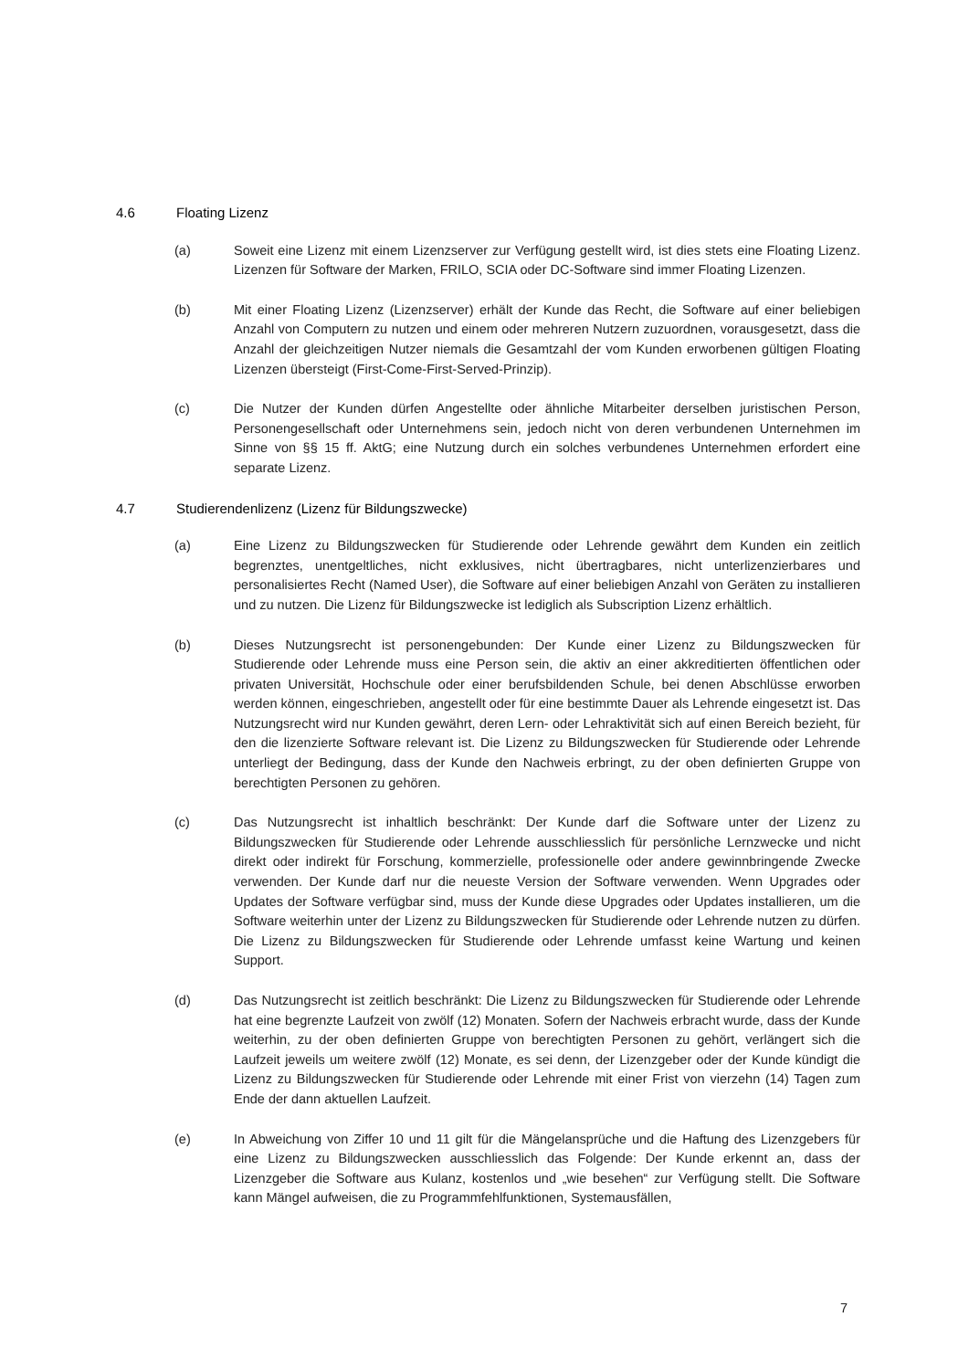4.6 Floating Lizenz
(a) Soweit eine Lizenz mit einem Lizenzserver zur Verfügung gestellt wird, ist dies stets eine Floating Lizenz. Lizenzen für Software der Marken, FRILO, SCIA oder DC-Software sind immer Floating Lizenzen.
(b) Mit einer Floating Lizenz (Lizenzserver) erhält der Kunde das Recht, die Software auf einer beliebigen Anzahl von Computern zu nutzen und einem oder mehreren Nutzern zuzuordnen, vorausgesetzt, dass die Anzahl der gleichzeitigen Nutzer niemals die Gesamtzahl der vom Kunden erworbenen gültigen Floating Lizenzen übersteigt (First-Come-First-Served-Prinzip).
(c) Die Nutzer der Kunden dürfen Angestellte oder ähnliche Mitarbeiter derselben juristischen Person, Personengesellschaft oder Unternehmens sein, jedoch nicht von deren verbundenen Unternehmen im Sinne von §§ 15 ff. AktG; eine Nutzung durch ein solches verbundenes Unternehmen erfordert eine separate Lizenz.
4.7 Studierendenlizenz (Lizenz für Bildungszwecke)
(a) Eine Lizenz zu Bildungszwecken für Studierende oder Lehrende gewährt dem Kunden ein zeitlich begrenztes, unentgeltliches, nicht exklusives, nicht übertragbares, nicht unterlizenzierbares und personalisiertes Recht (Named User), die Software auf einer beliebigen Anzahl von Geräten zu installieren und zu nutzen. Die Lizenz für Bildungszwecke ist lediglich als Subscription Lizenz erhältlich.
(b) Dieses Nutzungsrecht ist personengebunden: Der Kunde einer Lizenz zu Bildungszwecken für Studierende oder Lehrende muss eine Person sein, die aktiv an einer akkreditierten öffentlichen oder privaten Universität, Hochschule oder einer berufsbildenden Schule, bei denen Abschlüsse erworben werden können, eingeschrieben, angestellt oder für eine bestimmte Dauer als Lehrende eingesetzt ist. Das Nutzungsrecht wird nur Kunden gewährt, deren Lern- oder Lehraktivität sich auf einen Bereich bezieht, für den die lizenzierte Software relevant ist. Die Lizenz zu Bildungszwecken für Studierende oder Lehrende unterliegt der Bedingung, dass der Kunde den Nachweis erbringt, zu der oben definierten Gruppe von berechtigten Personen zu gehören.
(c) Das Nutzungsrecht ist inhaltlich beschränkt: Der Kunde darf die Software unter der Lizenz zu Bildungszwecken für Studierende oder Lehrende ausschliesslich für persönliche Lernzwecke und nicht direkt oder indirekt für Forschung, kommerzielle, professionelle oder andere gewinnbringende Zwecke verwenden. Der Kunde darf nur die neueste Version der Software verwenden. Wenn Upgrades oder Updates der Software verfügbar sind, muss der Kunde diese Upgrades oder Updates installieren, um die Software weiterhin unter der Lizenz zu Bildungszwecken für Studierende oder Lehrende nutzen zu dürfen. Die Lizenz zu Bildungszwecken für Studierende oder Lehrende umfasst keine Wartung und keinen Support.
(d) Das Nutzungsrecht ist zeitlich beschränkt: Die Lizenz zu Bildungszwecken für Studierende oder Lehrende hat eine begrenzte Laufzeit von zwölf (12) Monaten. Sofern der Nachweis erbracht wurde, dass der Kunde weiterhin, zu der oben definierten Gruppe von berechtigten Personen zu gehört, verlängert sich die Laufzeit jeweils um weitere zwölf (12) Monate, es sei denn, der Lizenzgeber oder der Kunde kündigt die Lizenz zu Bildungszwecken für Studierende oder Lehrende mit einer Frist von vierzehn (14) Tagen zum Ende der dann aktuellen Laufzeit.
(e) In Abweichung von Ziffer 10 und 11 gilt für die Mängelansprüche und die Haftung des Lizenzgebers für eine Lizenz zu Bildungszwecken ausschliesslich das Folgende: Der Kunde erkennt an, dass der Lizenzgeber die Software aus Kulanz, kostenlos und „wie besehen“ zur Verfügung stellt. Die Software kann Mängel aufweisen, die zu Programmfehlfunktionen, Systemausfällen,
7